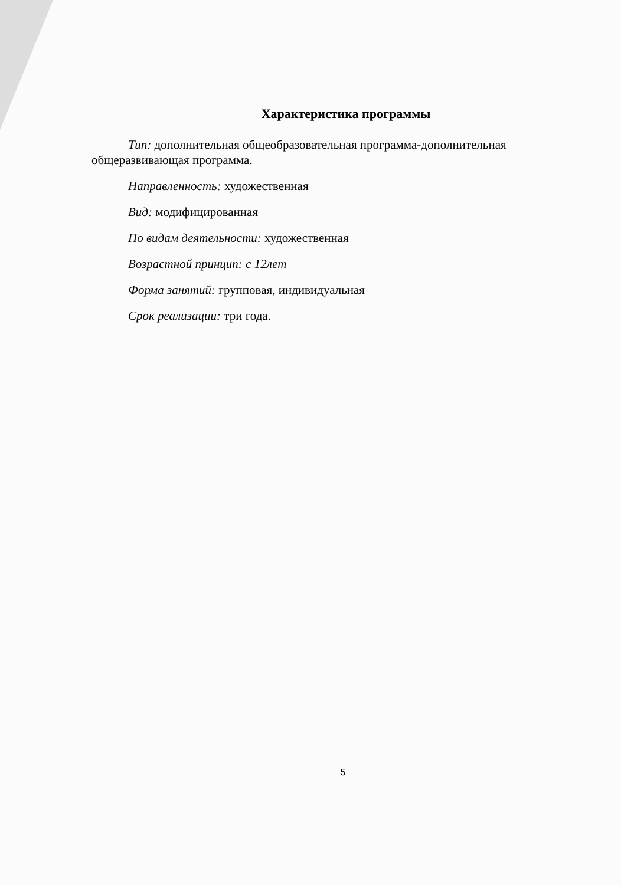Характеристика программы
Тип: дополнительная общеобразовательная программа-дополнительная общеразвивающая программа.
Направленность: художественная
Вид: модифицированная
По видам деятельности: художественная
Возрастной принцип: с 12лет
Форма занятий: групповая, индивидуальная
Срок реализации: три года.
5